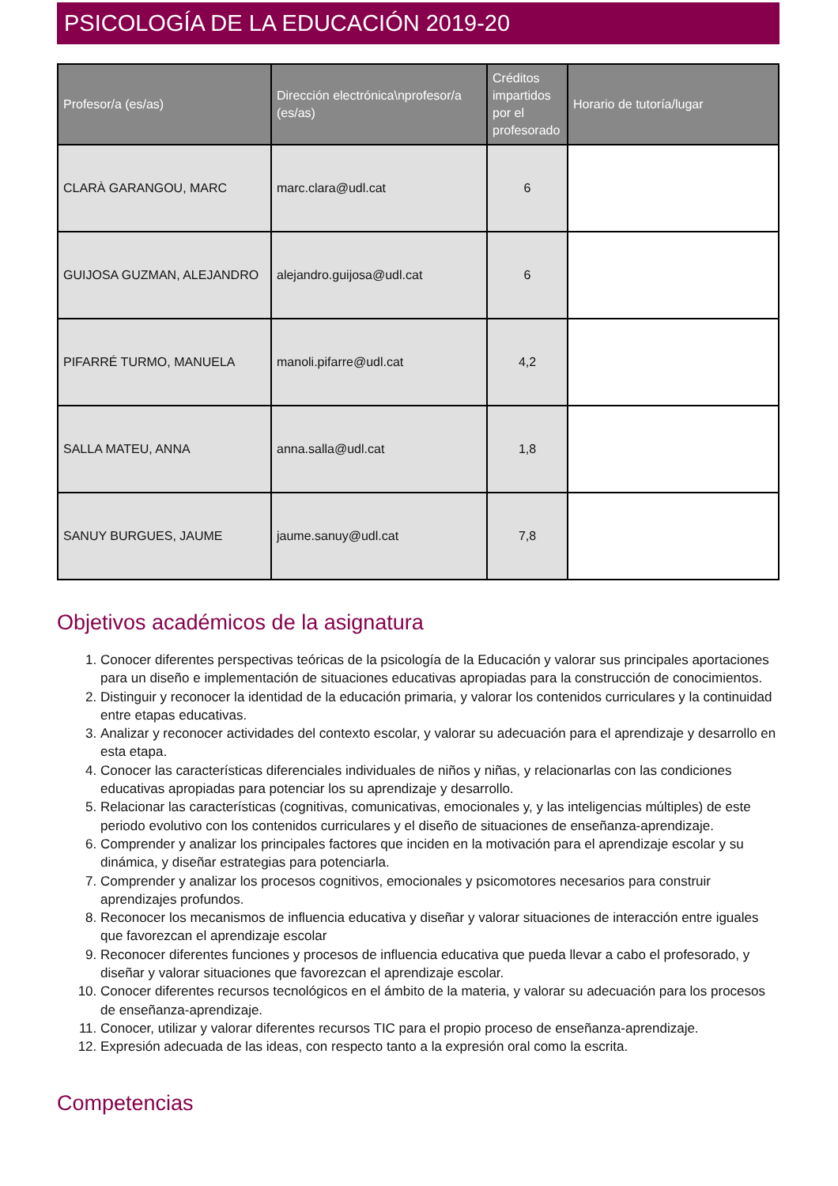PSICOLOGÍA DE LA EDUCACIÓN 2019-20
| Profesor/a (es/as) | Dirección electrónica\nprofesor/a (es/as) | Créditos impartidos por el profesorado | Horario de tutoría/lugar |
| --- | --- | --- | --- |
| CLARÀ GARANGOU, MARC | marc.clara@udl.cat | 6 | |
| GUIJOSA GUZMAN, ALEJANDRO | alejandro.guijosa@udl.cat | 6 | |
| PIFARRÉ TURMO, MANUELA | manoli.pifarre@udl.cat | 4,2 | |
| SALLA MATEU, ANNA | anna.salla@udl.cat | 1,8 | |
| SANUY BURGUES, JAUME | jaume.sanuy@udl.cat | 7,8 | |
Objetivos académicos de la asignatura
1. Conocer diferentes perspectivas teóricas de la psicología de la Educación y valorar sus principales aportaciones para un diseño e implementación de situaciones educativas apropiadas para la construcción de conocimientos.
2. Distinguir y reconocer la identidad de la educación primaria, y valorar los contenidos curriculares y la continuidad entre etapas educativas.
3. Analizar y reconocer actividades del contexto escolar, y valorar su adecuación para el aprendizaje y desarrollo en esta etapa.
4. Conocer las características diferenciales individuales de niños y niñas, y relacionarlas con las condiciones educativas apropiadas para potenciar los su aprendizaje y desarrollo.
5. Relacionar las características (cognitivas, comunicativas, emocionales y, y las inteligencias múltiples) de este periodo evolutivo con los contenidos curriculares y el diseño de situaciones de enseñanza-aprendizaje.
6. Comprender y analizar los principales factores que inciden en la motivación para el aprendizaje escolar y su dinámica, y diseñar estrategias para potenciarla.
7. Comprender y analizar los procesos cognitivos, emocionales y psicomotores necesarios para construir aprendizajes profundos.
8. Reconocer los mecanismos de influencia educativa y diseñar y valorar situaciones de interacción entre iguales que favorezcan el aprendizaje escolar
9. Reconocer diferentes funciones y procesos de influencia educativa que pueda llevar a cabo el profesorado, y diseñar y valorar situaciones que favorezcan el aprendizaje escolar.
10. Conocer diferentes recursos tecnológicos en el ámbito de la materia, y valorar su adecuación para los procesos de enseñanza-aprendizaje.
11. Conocer, utilizar y valorar diferentes recursos TIC para el propio proceso de enseñanza-aprendizaje.
12. Expresión adecuada de las ideas, con respecto tanto a la expresión oral como la escrita.
Competencias